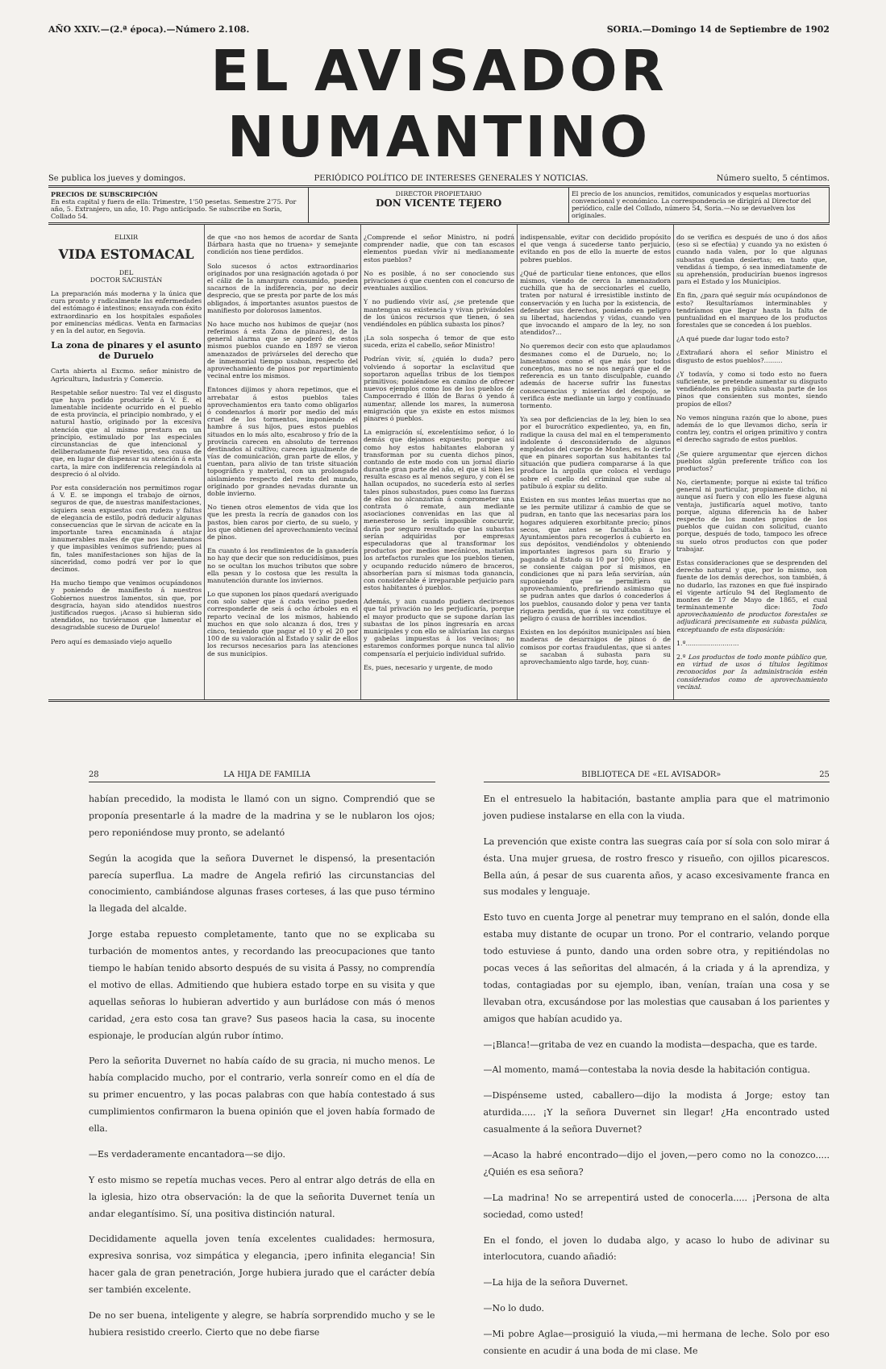AÑO XXIV.—(2.ª época).—Número 2.108. SORIA.—Domingo 14 de Septiembre de 1902
EL AVISADOR NUMANTINO
Se publica los jueves y domingos. PERIÓDICO POLÍTICO DE INTERESES GENERALES Y NOTICIAS. Número suelto, 5 céntimos.
PRECIOS DE SUBSCRIPCIÓN
En esta capital y fuera de ella: Trimestre, 1'50 pesetas. Semestre 2'75. Por año, 5. Extranjero, un año, 10. Pago anticipado. Se subscribe en Soria, Collado 54.
DIRECTOR PROPIETARIO
DON VICENTE TEJERO
El precio de los anuncios, remitidos, comunicados y esquelas mortuorias convencional y económico. La correspondencia se dirigirá al Director del periódico, calle del Collado, número 54, Soria.—No se devuelven los originales.
ELIXIR
VIDA ESTOMACAL
DEL
DOCTOR SACRISTÁN
La preparación más moderna y la única que cura pronto y radicalmente las enfermedades del estómago é intestinos; ensayada con éxito extraordinario en los hospitales españoles por eminencias médicas. Venta en farmacias y en la del autor, en Segovia.
La zona de pinares y el asunto de Duruelo
Carta abierta al Excmo. señor ministro de Agricultura, Industria y Comercio.
Respetable señor nuestro: Tal vez el disgusto que haya podido producirle á V. E. el lamentable incidente ocurrido en el pueblo de esta provincia, el principio nombrado, y el natural hastío, originado por la excesiva atención que al mismo prestara en un principio, estimulado por las especiales circunstancias de que intencional y deliberadamente fué revestido, sea causa de que, en lugar de dispensar su atención á esta carta, la mire con indiferencia relegándola al desprecio ó al olvido.
Por esta consideración nos permitimos rogar á V. E. se imponga el trabajo de oirnos, seguros de que, de nuestras manifestaciones, siquiera sean expuestas con rudeza y faltas de elegancia de estilo, podrá deducir algunas consecuencias que le sirvan de acicate en la importante tarea encaminada á atajar innumerables males de que nos lamentamos y que impasibles venimos sufriendo; pues al fin, tales manifestaciones son hijas de la sinceridad, como podrá ver por lo que decimos.
Ha mucho tiempo que venimos ocupándonos y poniendo de manifiesto á nuestros Gobiernos nuestros lamentos, sin que, por desgracia, hayan sido atendidos nuestros justificados ruegos. ¡Acaso si hubieran sido atendidos, no tuviéramos que lamentar el desagradable suceso de Duruelo!
Pero aquí es demasiado viejo aquello
de que «no nos hemos de acordar de Santa Bárbara hasta que no truena» y semejante condición nos tiene perdidos.
Solo sucesos ó actos extraordinarios originados por una resignación agotada ó por el cáliz de la amargura consumido, pueden sacarnos de la indiferencia, por no decir desprecio, que se presta por parte de los más obligados, á importantes asuntos puestos de manifiesto por dolorosos lamentos.
No hace mucho nos hubimos de quejar (nos referimos á esta Zona de pinares), de la general alarma que se apoderó de estos mismos pueblos cuando en 1897 se vieron amenazados de privárseles del derecho que de inmemorial tiempo usaban, respecto del aprovechamiento de pinos por repartimiento vecinal entre los mismos.
Entonces dijimos y ahora repetimos, que el arrebatar á estos pueblos tales aprovechamientos era tanto como obligarlos ó condenarlos á morir por medio del más cruel de los tormentos, imponiendo el hambre á sus hijos, pues estos pueblos situados en lo más alto, escabroso y frío de la provincia carecen en absoluto de terrenos destinados al cultivo; carecen igualmente de vías de comunicación, gran parte de ellos, y cuentan, para alivio de tan triste situación topográfica y material, con un prolongado aislamiento respecto del resto del mundo, originado por grandes nevadas durante un doble invierno.
No tienen otros elementos de vida que los que les presta la recría de ganados con los pastos, bien caros por cierto, de su suelo, y los que obtienen del aprovechamiento vecinal de pinos.
En cuanto á los rendimientos de la ganadería no hay que decir que son reducidísimos, pues no se ocultan los muchos tributos que sobre ella pesan y lo costosa que les resulta la manutención durante los inviernos.
Lo que suponen los pinos quedará averiguado con solo saber que á cada vecino pueden corresponderle de seis á ocho árboles en el reparto vecinal de los mismos, habiendo muchos en que solo alcanza á dos, tres y cinco, teniendo que pagar el 10 y el 20 por 100 de su valoración al Estado y salir de ellos los recursos necesarios para las atenciones de sus municipios.
¿Comprende el señor Ministro, ni podrá comprender nadie, que con tan escasos elementos puedan vivir ni medianamente estos pueblos?
No es posible, á no ser conociendo sus privaciones ó que cuenten con el concurso de eventuales auxilios.
Y no pudiendo vivir así, ¿se pretende que mantengan su existencia y vivan privándoles de los únicos recursos que tienen, ó sea vendiéndoles en pública subasta los pinos?
¡La sola sospecha ó temor de que esto suceda, eriza el cabello, señor Ministro!
Podrían vivir, sí, ¿quién lo duda? pero volviendo á soportar la esclavitud que soportaron aquellas tribus de los tiempos primitivos; poniéndose en camino de ofrecer nuevos ejemplos como los de los pueblos de Campocerrado é Illón de Baras ó yendo á aumentar, allende los mares, la numerosa emigración que ya existe en estos mismos pinares ó pueblos.
La emigración sí, excelentísimo señor, ó lo demás que dejamos expuesto; porque así como hoy estos habitantes elaboran y transforman por su cuenta dichos pinos, contando de este modo con un jornal diario durante gran parte del año, el que si bien les resulta escaso es al menos seguro, y con él se hallan ocupados, no sucedería esto al serles tales pinos subastados, pues como las fuerzas de ellos no alcanzarían á comprometer una contrata ó remate, aun mediante asociaciones convenidas en las que al menesteroso le sería imposible concurrir, daría por seguro resultado que las subastas serían adquiridas por empresas especuladoras que al transformar los productos por medios mecánicos, matarían los artefactos rurales que los pueblos tienen, y ocupando reducido número de braceros, absorberían para sí mismas toda ganancia, con considerable é irreparable perjuicio para estos habitantes ó pueblos.
Además, y aun cuando pudiera decirsenos que tal privación no les perjudicaría, porque el mayor producto que se supone darían las subastas de los pinos ingresaría en arcas municipales y con ello se aliviarían las cargas y gabelas impuestas á los vecinos; no estaremos conformes porque nunca tal alivio compensaría el perjuicio individual sufrido.
Es, pues, necesario y urgente, de modo
indispensable, evitar con decidido propósito el que venga á sucederse tanto perjuicio, evitando en pos de ello la muerte de estos pobres pueblos.
¿Qué de particular tiene entonces, que ellos mismos, viendo de cerca la amenazadora cuchilla que ha de seccionarles el cuello, traten por natural é irresistible instinto de conservación y en lucha por la existencia, de defender sus derechos, poniendo en peligro su libertad, haciendas y vidas, cuando ven que invocando el amparo de la ley, no son atendidos?...
No queremos decir con esto que aplaudamos desmanes como el de Duruelo, no; lo lamentamos como el que más por todos conceptos, mas no se nos negará que el de referencia es un tanto disculpable, cuando además de hacerse sufrir las funestas consecuencias y miserias del despojo, se verifica éste mediante un largo y continuado tormento.
Ya sea por deficiencias de la ley, bien lo sea por el burocrático expedienteo, ya, en fin, radique la causa del mal en el temperamento indolente ó desconsiderado de algunos empleados del cuerpo de Montes, es lo cierto que en pinares soportan sus habitantes tal situación que pudiera compararse á la que produce la argolla que coloca el verdugo sobre el cuello del criminal que sube al patíbulo á expiar su delito.
Existen en sus montes leñas muertas que no se les permite utilizar á cambio de que se pudran, en tanto que las necesarias para los hogares adquieren exorbitante precio; pinos secos, que antes se facultaba á los Ayuntamientos para recogerlos á cubierto en sus depósitos, vendiéndolos y obteniendo importantes ingresos para su Erario y pagando al Estado su 10 por 100; pinos que se consiente caigan por sí mismos, en condiciones que ni para leña servirían, aún suponiendo que se permitiera su aprovechamiento, prefiriendo asimismo que se pudran antes que darlos ó concederlos á los pueblos, causando dolor y pena ver tanta riqueza perdida, que á su vez constituye el peligro ó causa de horribles incendios.
Existen en los depósitos municipales así bien maderas de desarraigos de pinos ó de comisos por cortas fraudulentas, que si antes se sacaban á subasta para su aprovechamiento algo tarde, hoy, cuan-
do se verifica es después de uno ó dos años (eso si se efectúa) y cuando ya no existen ó cuando nada valen, por lo que algunas subastas quedan desiertas; en tanto que, vendidas á tiempo, ó sea inmediatamente de su aprehensión, producirían buenos ingresos para el Estado y los Municipios.
En fin, ¿para qué seguir más ocupándonos de esto? Resultaríamos interminables y tendríamos que llegar hasta la falta de puntualidad en el marqueo de los productos forestales que se conceden á los pueblos.
¿A qué puede dar lugar todo esto?
¿Extrañará ahora el señor Ministro el disgusto de estos pueblos?.........
¿Y todavía, y como si todo esto no fuera suficiente, se pretende aumentar su disgusto vendiéndoles en pública subasta parte de los pinos que consienten sus montes, siendo propios de ellos?
No vemos ninguna razón que lo abone, pues además de lo que llevamos dicho, sería ir contra ley, contra el origen primitivo y contra el derecho sagrado de estos pueblos.
¿Se quiere argumentar que ejercen dichos pueblos algún preferente tráfico con los productos?
No, ciertamente; porque ni existe tal tráfico general ni particular, propiamente dicho, ni aunque así fuera y con ello les fuese alguna ventaja, justificaría aquel motivo, tanto porque, alguna diferencia ha de haber respecto de los montes propios de los pueblos que cuidan con solicitud, cuanto porque, después de todo, tampoco les ofrece su suelo otros productos con que poder trabajar.
Estas consideraciones que se desprenden del derecho natural y que, por lo mismo, son fuente de los demás derechos, son también, á no dudarlo, las razones en que fué inspirado el vigente artículo 94 del Reglamento de montes de 17 de Mayo de 1865, el cual terminantemente dice: Todo aprovechamiento de productos forestales se adjudicará precisamente en subasta pública, exceptuando de esta disposición:
1.º..........................
2.º Los productos de todo monte público que, en virtud de usos ó títulos legítimos reconocidos por la administración estén considerados como de aprovechamiento vecinal.
28 LA HIJA DE FAMILIA
habían precedido, la modista le llamó con un signo. Comprendió que se proponía presentarle á la madre de la madrina y se le nublaron los ojos; pero reponiéndose muy pronto, se adelantó
Según la acogida que la señora Duvernet le dispensó, la presentación parecía superflua. La madre de Angela refirió las circunstancias del conocimiento, cambiándose algunas frases corteses, á las que puso término la llegada del alcalde.
Jorge estaba repuesto completamente, tanto que no se explicaba su turbación de momentos antes, y recordando las preocupaciones que tanto tiempo le habían tenido absorto después de su visita á Passy, no comprendía el motivo de ellas. Admitiendo que hubiera estado torpe en su visita y que aquellas señoras lo hubieran advertido y aun burládose con más ó menos caridad, ¿era esto cosa tan grave? Sus paseos hacia la casa, su inocente espionaje, le producían algún rubor íntimo.
Pero la señorita Duvernet no había caído de su gracia, ni mucho menos. Le había complacido mucho, por el contrario, verla sonreír como en el día de su primer encuentro, y las pocas palabras con que había contestado á sus cumplimientos confirmaron la buena opinión que el joven había formado de ella.
—Es verdaderamente encantadora—se dijo.
Y esto mismo se repetía muchas veces. Pero al entrar algo detrás de ella en la iglesia, hizo otra observación: la de que la señorita Duvernet tenía un andar elegantísimo. Sí, una positiva distinción natural.
Decididamente aquella joven tenía excelentes cualidades: hermosura, expresiva sonrisa, voz simpática y elegancia, ¡pero infinita elegancia! Sin hacer gala de gran penetración, Jorge hubiera jurado que el carácter debía ser también excelente.
De no ser buena, inteligente y alegre, se habría sorprendido mucho y se le hubiera resistido creerlo. Cierto que no debe fiarse
BIBLIOTECA DE «EL AVISADOR» 25
En el entresuelo la habitación, bastante amplia para que el matrimonio joven pudiese instalarse en ella con la viuda.
La prevención que existe contra las suegras caía por sí sola con solo mirar á ésta. Una mujer gruesa, de rostro fresco y risueño, con ojillos picarescos. Bella aún, á pesar de sus cuarenta años, y acaso excesivamente franca en sus modales y lenguaje.
Esto tuvo en cuenta Jorge al penetrar muy temprano en el salón, donde ella estaba muy distante de ocupar un trono. Por el contrario, velando porque todo estuviese á punto, dando una orden sobre otra, y repitiéndolas no pocas veces á las señoritas del almacén, á la criada y á la aprendiza, y todas, contagiadas por su ejemplo, iban, venían, traían una cosa y se llevaban otra, excusándose por las molestias que causaban á los parientes y amigos que habían acudido ya.
—¡Blanca!—gritaba de vez en cuando la modista—despacha, que es tarde.
—Al momento, mamá—contestaba la novia desde la habitación contigua.
—Dispénseme usted, caballero—dijo la modista á Jorge; estoy tan aturdida..... ¡Y la señora Duvernet sin llegar! ¿Ha encontrado usted casualmente á la señora Duvernet?
—Acaso la habré encontrado—dijo el joven,—pero como no la conozco..... ¿Quién es esa señora?
—La madrina! No se arrepentirá usted de conocerla..... ¡Persona de alta sociedad, como usted!
En el fondo, el joven lo dudaba algo, y acaso lo hubo de adivinar su interlocutora, cuando añadió:
—La hija de la señora Duvernet.
—No lo dudo.
—Mi pobre Aglae—prosiguió la viuda,—mi hermana de leche. Solo por eso consiente en acudir á una boda de mi clase. Me